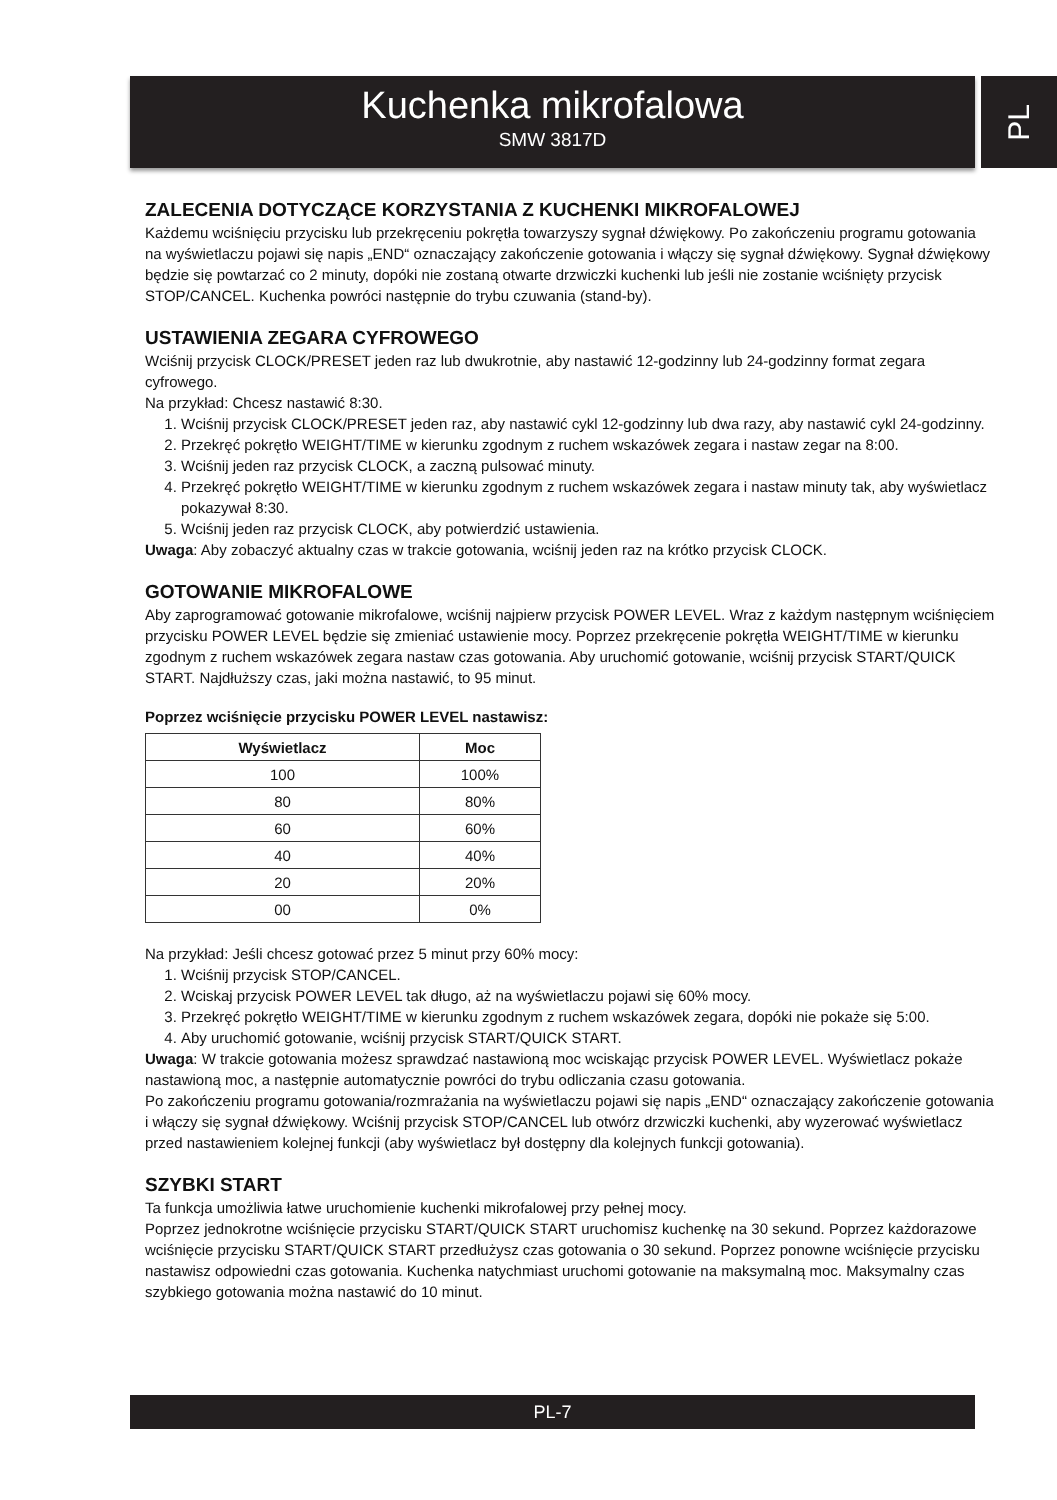Kuchenka mikrofalowa
SMW 3817D
PL
ZALECENIA DOTYCZĄCE KORZYSTANIA Z KUCHENKI MIKROFALOWEJ
Każdemu wciśnięciu przycisku lub przekręceniu pokrętła towarzyszy sygnał dźwiękowy. Po zakończeniu programu gotowania na wyświetlaczu pojawi się napis „END“ oznaczający zakończenie gotowania i włączy się sygnał dźwiękowy. Sygnał dźwiękowy będzie się powtarzać co 2 minuty, dopóki nie zostaną otwarte drzwiczki kuchenki lub jeśli nie zostanie wciśnięty przycisk STOP/CANCEL. Kuchenka powróci następnie do trybu czuwania (stand-by).
USTAWIENIA ZEGARA CYFROWEGO
Wciśnij przycisk CLOCK/PRESET jeden raz lub dwukrotnie, aby nastawić 12-godzinny lub 24-godzinny format zegara cyfrowego.
Na przykład: Chcesz nastawić 8:30.
1. Wciśnij przycisk CLOCK/PRESET jeden raz, aby nastawić cykl 12-godzinny lub dwa razy, aby nastawić cykl 24-godzinny.
2. Przekręć pokrętło WEIGHT/TIME w kierunku zgodnym z ruchem wskazówek zegara i nastaw zegar na 8:00.
3. Wciśnij jeden raz przycisk CLOCK, a zaczną pulsować minuty.
4. Przekręć pokrętło WEIGHT/TIME w kierunku zgodnym z ruchem wskazówek zegara i nastaw minuty tak, aby wyświetlacz pokazywał 8:30.
5. Wciśnij jeden raz przycisk CLOCK, aby potwierdzić ustawienia.
Uwaga: Aby zobaczyć aktualny czas w trakcie gotowania, wciśnij jeden raz na krótko przycisk CLOCK.
GOTOWANIE MIKROFALOWE
Aby zaprogramować gotowanie mikrofalowe, wciśnij najpierw przycisk POWER LEVEL. Wraz z każdym następnym wciśnięciem przycisku POWER LEVEL będzie się zmieniać ustawienie mocy. Poprzez przekręcenie pokrętła WEIGHT/TIME w kierunku zgodnym z ruchem wskazówek zegara nastaw czas gotowania. Aby uruchomić gotowanie, wciśnij przycisk START/QUICK START. Najdłuższy czas, jaki można nastawić, to 95 minut.
Poprzez wciśnięcie przycisku POWER LEVEL nastawisz:
| Wyświetlacz | Moc |
| --- | --- |
| 100 | 100% |
| 80 | 80% |
| 60 | 60% |
| 40 | 40% |
| 20 | 20% |
| 00 | 0% |
Na przykład: Jeśli chcesz gotować przez 5 minut przy 60% mocy:
1. Wciśnij przycisk STOP/CANCEL.
2. Wciskaj przycisk POWER LEVEL tak długo, aż na wyświetlaczu pojawi się 60% mocy.
3. Przekręć pokrętło WEIGHT/TIME w kierunku zgodnym z ruchem wskazówek zegara, dopóki nie pokaże się 5:00.
4. Aby uruchomić gotowanie, wciśnij przycisk START/QUICK START.
Uwaga: W trakcie gotowania możesz sprawdzać nastawioną moc wciskając przycisk POWER LEVEL. Wyświetlacz pokaże nastawioną moc, a następnie automatycznie powróci do trybu odliczania czasu gotowania.
Po zakończeniu programu gotowania/rozmrażania na wyświetlaczu pojawi się napis „END“ oznaczający zakończenie gotowania i włączy się sygnał dźwiękowy. Wciśnij przycisk STOP/CANCEL lub otwórz drzwiczki kuchenki, aby wyzerować wyświetlacz przed nastawieniem kolejnej funkcji (aby wyświetlacz był dostępny dla kolejnych funkcji gotowania).
SZYBKI START
Ta funkcja umożliwia łatwe uruchomienie kuchenki mikrofalowej przy pełnej mocy.
Poprzez jednokrotne wciśnięcie przycisku START/QUICK START uruchomisz kuchenkę na 30 sekund. Poprzez każdorazowe wciśnięcie przycisku START/QUICK START przedłużysz czas gotowania o 30 sekund. Poprzez ponowne wciśnięcie przycisku nastawisz odpowiedni czas gotowania. Kuchenka natychmiast uruchomi gotowanie na maksymalną moc. Maksymalny czas szybkiego gotowania można nastawić do 10 minut.
PL-7